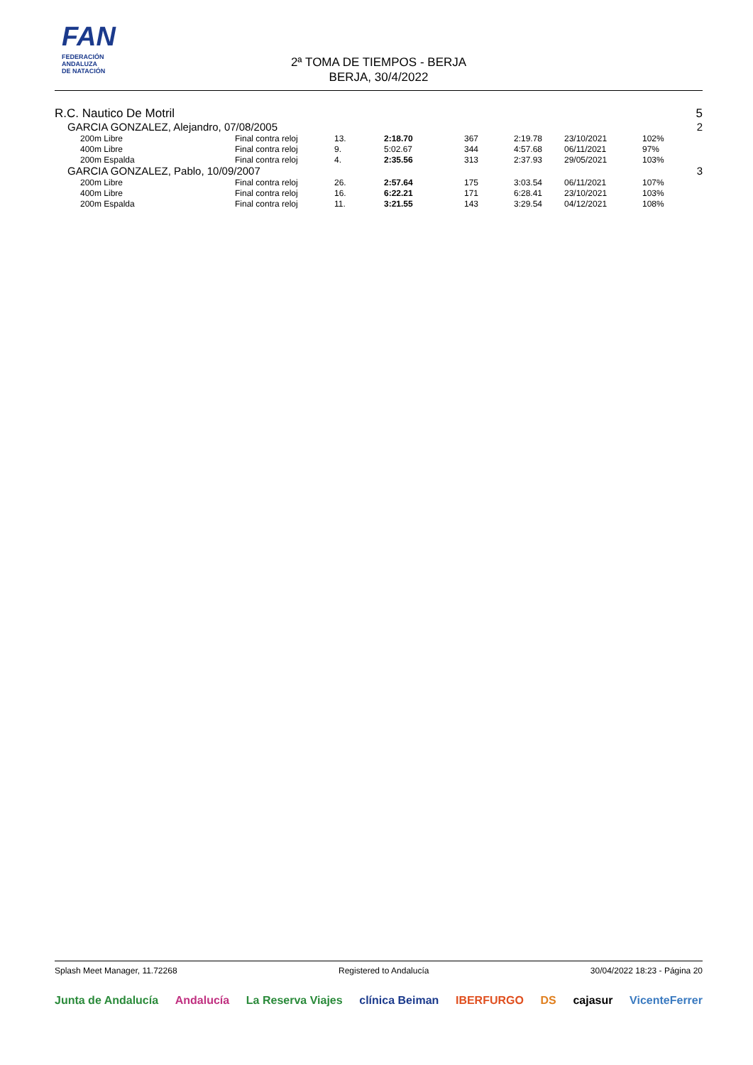FAN
FEDERACIÓN
ANDALUZA
DE NATACIÓN
2ª TOMA DE TIEMPOS - BERJA
BERJA, 30/4/2022
R.C. Nautico De Motril 5
GARCIA GONZALEZ, Alejandro, 07/08/2005 2
| | 200m Libre | Final contra reloj | 13. | 2:18.70 | 367 | 2:19.78 | 23/10/2021 | 102% |
| | 400m Libre | Final contra reloj | 9. | 5:02.67 | 344 | 4:57.68 | 06/11/2021 | 97% |
| | 200m Espalda | Final contra reloj | 4. | 2:35.56 | 313 | 2:37.93 | 29/05/2021 | 103% |
GARCIA GONZALEZ, Pablo, 10/09/2007 3
| | 200m Libre | Final contra reloj | 26. | 2:57.64 | 175 | 3:03.54 | 06/11/2021 | 107% |
| | 400m Libre | Final contra reloj | 16. | 6:22.21 | 171 | 6:28.41 | 23/10/2021 | 103% |
| | 200m Espalda | Final contra reloj | 11. | 3:21.55 | 143 | 3:29.54 | 04/12/2021 | 108% |
Splash Meet Manager, 11.72268 Registered to Andalucía 30/04/2022 18:23 - Página 20
Junta de Andalucía Andalucía La Reserva Viajes clínica Beiman IBERFURGO DS cajasur VicenteFerrer